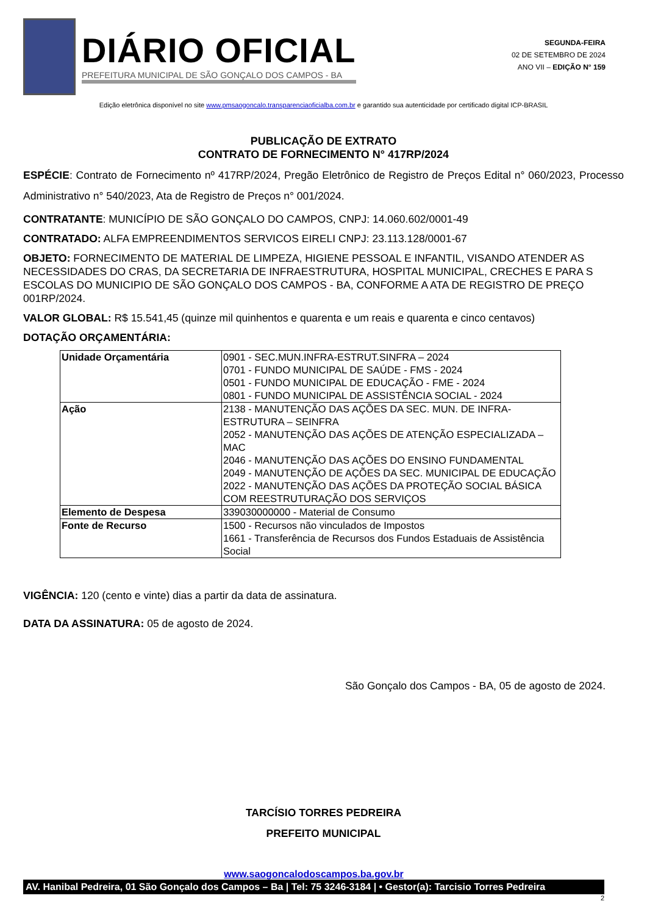DIÁRIO OFICIAL
PREFEITURA MUNICIPAL DE SÃO GONÇALO DOS CAMPOS - BA
SEGUNDA-FEIRA
02 DE SETEMBRO DE 2024
ANO VII – EDIÇÃO N° 159
Edição eletrônica disponível no site www.pmsaogoncalo.transparenciaoficialba.com.br e garantido sua autenticidade por certificado digital ICP-BRASIL
PUBLICAÇÃO DE EXTRATO
CONTRATO DE FORNECIMENTO N° 417RP/2024
ESPÉCIE: Contrato de Fornecimento nº 417RP/2024, Pregão Eletrônico de Registro de Preços Edital n° 060/2023, Processo Administrativo n° 540/2023, Ata de Registro de Preços n° 001/2024.
CONTRATANTE: MUNICÍPIO DE SÃO GONÇALO DO CAMPOS, CNPJ: 14.060.602/0001-49
CONTRATADO: ALFA EMPREENDIMENTOS SERVICOS EIRELI CNPJ: 23.113.128/0001-67
OBJETO: FORNECIMENTO DE MATERIAL DE LIMPEZA, HIGIENE PESSOAL E INFANTIL, VISANDO ATENDER AS NECESSIDADES DO CRAS, DA SECRETARIA DE INFRAESTRUTURA, HOSPITAL MUNICIPAL, CRECHES E PARA S ESCOLAS DO MUNICIPIO DE SÃO GONÇALO DOS CAMPOS - BA, CONFORME A ATA DE REGISTRO DE PREÇO 001RP/2024.
VALOR GLOBAL: R$ 15.541,45 (quinze mil quinhentos e quarenta e um reais e quarenta e cinco centavos)
DOTAÇÃO ORÇAMENTÁRIA:
| Unidade Orçamentária | 0901 - SEC.MUN.INFRA-ESTRUT.SINFRA – 2024 0701 - FUNDO MUNICIPAL DE SAÚDE - FMS - 2024 0501 - FUNDO MUNICIPAL DE EDUCAÇÃO - FME - 2024 0801 - FUNDO MUNICIPAL DE ASSISTÊNCIA SOCIAL - 2024 |
| Ação | 2138 - MANUTENÇÃO DAS AÇÕES DA SEC. MUN. DE INFRA-ESTRUTURA – SEINFRA 2052 - MANUTENÇÃO DAS AÇÕES DE ATENÇÃO ESPECIALIZADA – MAC 2046 - MANUTENÇÃO DAS AÇÕES DO ENSINO FUNDAMENTAL 2049 - MANUTENÇÃO DE AÇÕES DA SEC. MUNICIPAL DE EDUCAÇÃO 2022 - MANUTENÇÃO DAS AÇÕES DA PROTEÇÃO SOCIAL BÁSICA COM REESTRUTURAÇÃO DOS SERVIÇOS |
| Elemento de Despesa | 339030000000 - Material de Consumo |
| Fonte de Recurso | 1500 - Recursos não vinculados de Impostos 1661 - Transferência de Recursos dos Fundos Estaduais de Assistência Social |
VIGÊNCIA: 120 (cento e vinte) dias a partir da data de assinatura.
DATA DA ASSINATURA: 05 de agosto de 2024.
São Gonçalo dos Campos - BA, 05 de agosto de 2024.
TARCÍSIO TORRES PEDREIRA
PREFEITO MUNICIPAL
www.saogoncalodoscampos.ba.gov.br
AV. Hanibal Pedreira, 01 São Gonçalo dos Campos – Ba | Tel: 75 3246-3184 | • Gestor(a): Tarcisio Torres Pedreira
2